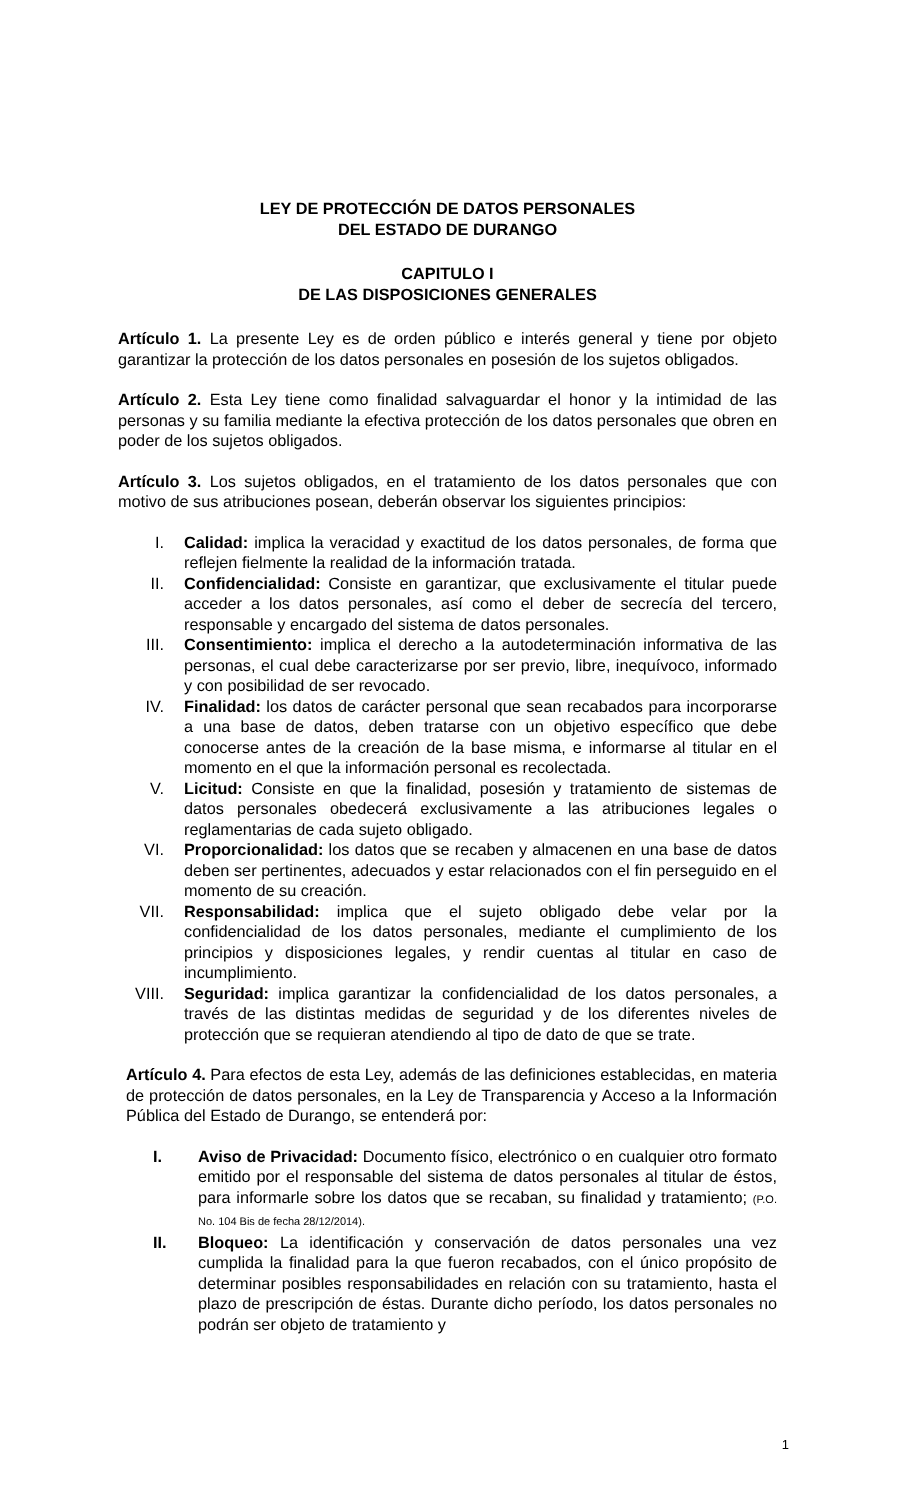LEY DE PROTECCIÓN DE DATOS PERSONALES
DEL ESTADO DE DURANGO
CAPITULO I
DE LAS DISPOSICIONES GENERALES
Artículo 1. La presente Ley es de orden público e interés general y tiene por objeto garantizar la protección de los datos personales en posesión de los sujetos obligados.
Artículo 2. Esta Ley tiene como finalidad salvaguardar el honor y la intimidad de las personas y su familia mediante la efectiva protección de los datos personales que obren en poder de los sujetos obligados.
Artículo 3. Los sujetos obligados, en el tratamiento de los datos personales que con motivo de sus atribuciones posean, deberán observar los siguientes principios:
I. Calidad: implica la veracidad y exactitud de los datos personales, de forma que reflejen fielmente la realidad de la información tratada.
II. Confidencialidad: Consiste en garantizar, que exclusivamente el titular puede acceder a los datos personales, así como el deber de secrecía del tercero, responsable y encargado del sistema de datos personales.
III. Consentimiento: implica el derecho a la autodeterminación informativa de las personas, el cual debe caracterizarse por ser previo, libre, inequívoco, informado y con posibilidad de ser revocado.
IV. Finalidad: los datos de carácter personal que sean recabados para incorporarse a una base de datos, deben tratarse con un objetivo específico que debe conocerse antes de la creación de la base misma, e informarse al titular en el momento en el que la información personal es recolectada.
V. Licitud: Consiste en que la finalidad, posesión y tratamiento de sistemas de datos personales obedecerá exclusivamente a las atribuciones legales o reglamentarias de cada sujeto obligado.
VI. Proporcionalidad: los datos que se recaben y almacenen en una base de datos deben ser pertinentes, adecuados y estar relacionados con el fin perseguido en el momento de su creación.
VII. Responsabilidad: implica que el sujeto obligado debe velar por la confidencialidad de los datos personales, mediante el cumplimiento de los principios y disposiciones legales, y rendir cuentas al titular en caso de incumplimiento.
VIII. Seguridad: implica garantizar la confidencialidad de los datos personales, a través de las distintas medidas de seguridad y de los diferentes niveles de protección que se requieran atendiendo al tipo de dato de que se trate.
Artículo 4. Para efectos de esta Ley, además de las definiciones establecidas, en materia de protección de datos personales, en la Ley de Transparencia y Acceso a la Información Pública del Estado de Durango, se entenderá por:
I. Aviso de Privacidad: Documento físico, electrónico o en cualquier otro formato emitido por el responsable del sistema de datos personales al titular de éstos, para informarle sobre los datos que se recaban, su finalidad y tratamiento; (P.O. No. 104 Bis de fecha 28/12/2014).
II. Bloqueo: La identificación y conservación de datos personales una vez cumplida la finalidad para la que fueron recabados, con el único propósito de determinar posibles responsabilidades en relación con su tratamiento, hasta el plazo de prescripción de éstas. Durante dicho período, los datos personales no podrán ser objeto de tratamiento y
1